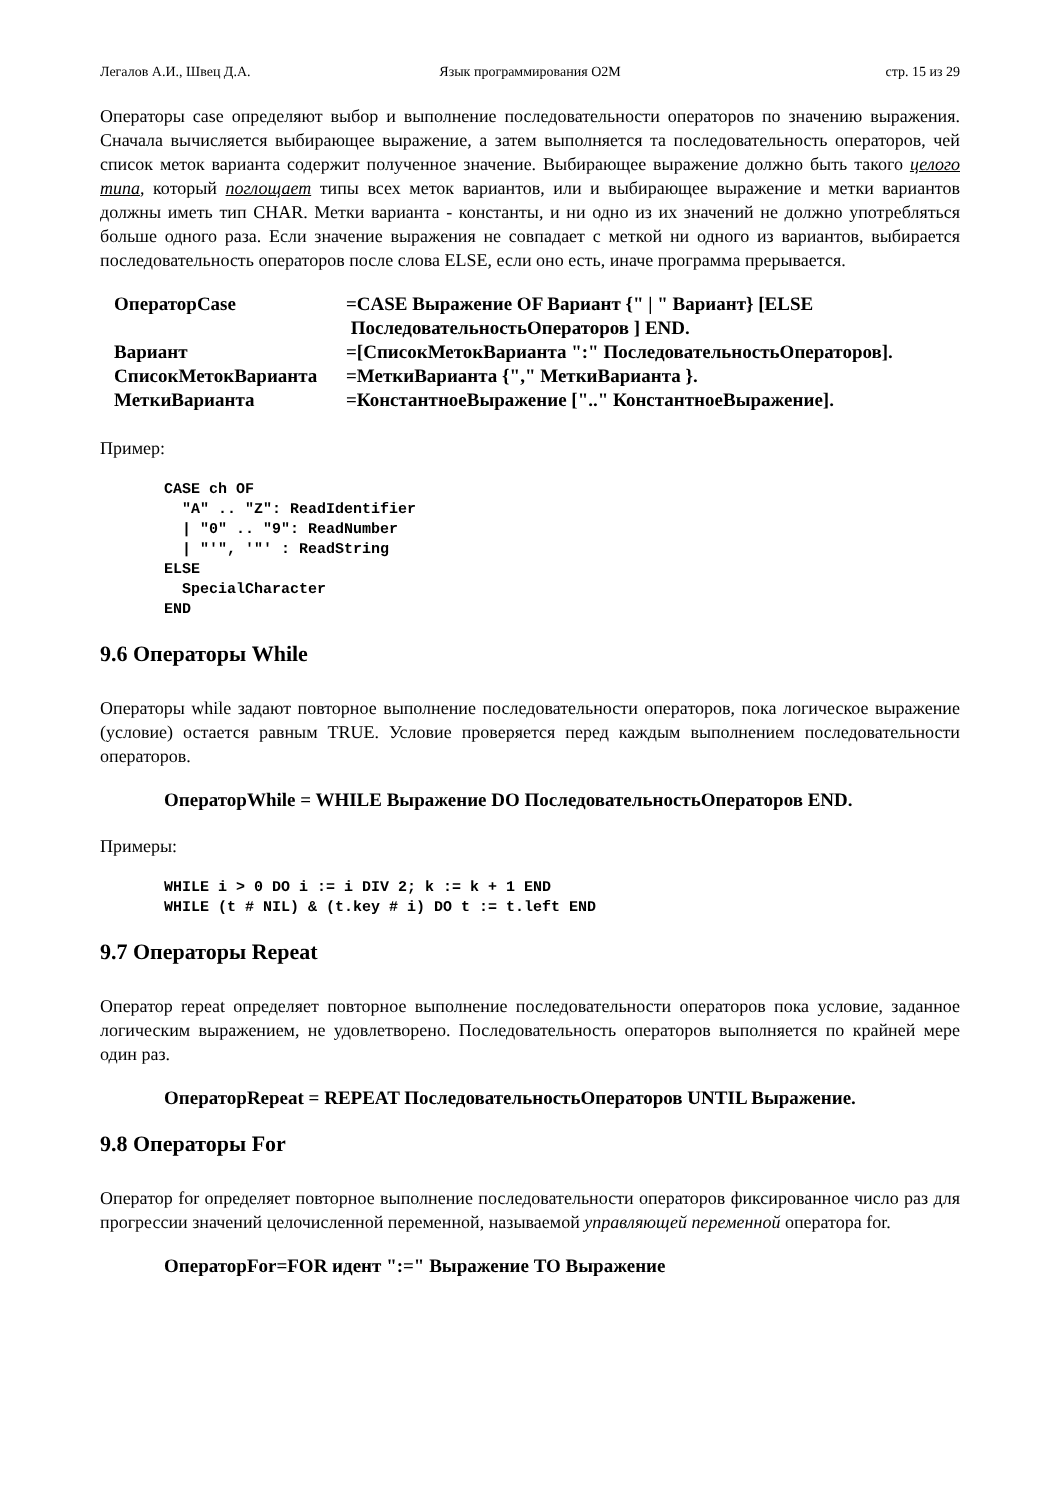Легалов А.И., Швец Д.А. Язык программирования O2M стр. 15 из 29
Операторы case определяют выбор и выполнение последовательности операторов по значению выражения. Сначала вычисляется выбирающее выражение, а затем выполняется та последовательность операторов, чей список меток варианта содержит полученное значение. Выбирающее выражение должно быть такого целого типа, который поглощает типы всех меток вариантов, или и выбирающее выражение и метки вариантов должны иметь тип CHAR. Метки варианта - константы, и ни одно из их значений не должно употребляться больше одного раза. Если значение выражения не совпадает с меткой ни одного из вариантов, выбирается последовательность операторов после слова ELSE, если оно есть, иначе программа прерывается.
| ОператорCase | =CASE Выражение OF Вариант {" / " Вариант} [ELSE ПоследовательностьОператоров ] END. |
| Вариант | =[СписокМетокВарианта ":" ПоследовательностьОператоров]. |
| СписокМетокВарианта | =МеткиВарианта {"," МеткиВарианта }. |
| МеткиВарианта | =КонстантноеВыражение [".." КонстантноеВыражение]. |
Пример:
CASE ch OF
  "A" .. "Z": ReadIdentifier
  | "0" .. "9": ReadNumber
  | "′", ′"′ : ReadString
ELSE
  SpecialCharacter
END
9.6 Операторы While
Операторы while задают повторное выполнение последовательности операторов, пока логическое выражение (условие) остается равным TRUE. Условие проверяется перед каждым выполнением последовательности операторов.
ОператорWhile = WHILE Выражение DO ПоследовательностьОператоров END.
Примеры:
WHILE i > 0 DO i := i DIV 2; k := k + 1 END
WHILE (t # NIL) & (t.key # i) DO t := t.left END
9.7 Операторы Repeat
Оператор repeat определяет повторное выполнение последовательности операторов пока условие, заданное логическим выражением, не удовлетворено. Последовательность операторов выполняется по крайней мере один раз.
ОператорRepeat = REPEAT ПоследовательностьОператоров UNTIL Выражение.
9.8 Операторы For
Оператор for определяет повторное выполнение последовательности операторов фиксированное число раз для прогрессии значений целочисленной переменной, называемой управляющей переменной оператора for.
ОператорFor=FOR идент ":=" Выражение TO Выражение